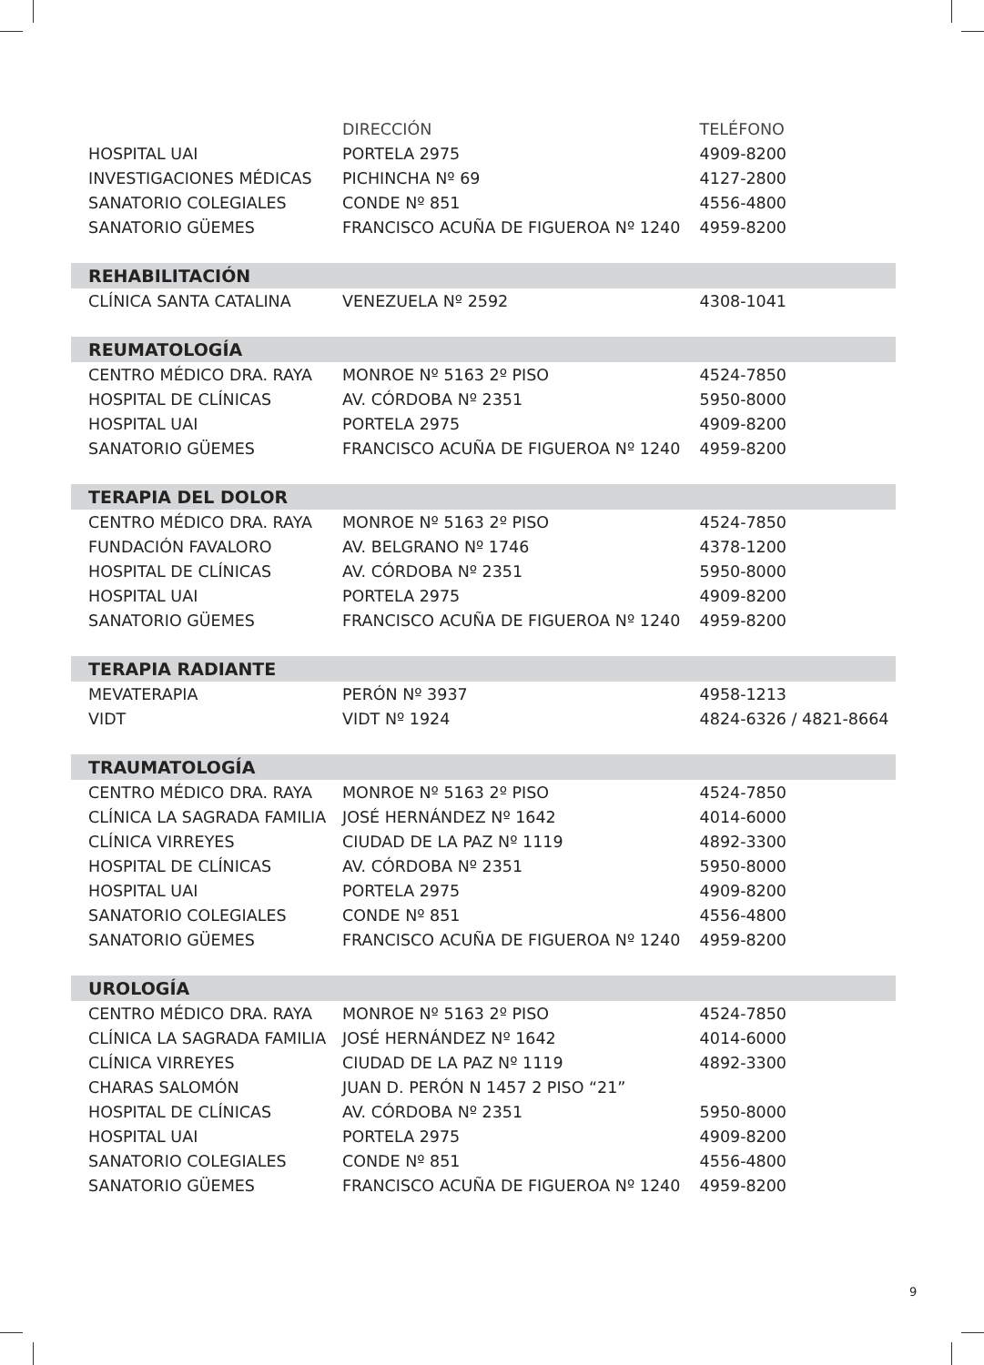| | DIRECCIÓN | TELÉFONO |
| --- | --- | --- |
| HOSPITAL UAI | PORTELA 2975 | 4909-8200 |
| INVESTIGACIONES MÉDICAS | PICHINCHA Nº 69 | 4127-2800 |
| SANATORIO COLEGIALES | CONDE Nº 851 | 4556-4800 |
| SANATORIO GÜEMES | FRANCISCO ACUÑA DE FIGUEROA Nº 1240 | 4959-8200 |
| REHABILITACIÓN | | |
| CLÍNICA SANTA CATALINA | VENEZUELA Nº 2592 | 4308-1041 |
| REUMATOLOGÍA | | |
| CENTRO MÉDICO DRA. RAYA | MONROE Nº 5163 2º PISO | 4524-7850 |
| HOSPITAL DE CLÍNICAS | AV. CÓRDOBA Nº 2351 | 5950-8000 |
| HOSPITAL UAI | PORTELA 2975 | 4909-8200 |
| SANATORIO GÜEMES | FRANCISCO ACUÑA DE FIGUEROA Nº 1240 | 4959-8200 |
| TERAPIA DEL DOLOR | | |
| CENTRO MÉDICO DRA. RAYA | MONROE Nº 5163 2º PISO | 4524-7850 |
| FUNDACIÓN FAVALORO | AV. BELGRANO Nº 1746 | 4378-1200 |
| HOSPITAL DE CLÍNICAS | AV. CÓRDOBA Nº 2351 | 5950-8000 |
| HOSPITAL UAI | PORTELA 2975 | 4909-8200 |
| SANATORIO GÜEMES | FRANCISCO ACUÑA DE FIGUEROA Nº 1240 | 4959-8200 |
| TERAPIA RADIANTE | | |
| MEVATERAPIA | PERÓN Nº 3937 | 4958-1213 |
| VIDT | VIDT Nº 1924 | 4824-6326 / 4821-8664 |
| TRAUMATOLOGÍA | | |
| CENTRO MÉDICO DRA. RAYA | MONROE Nº 5163 2º PISO | 4524-7850 |
| CLÍNICA LA SAGRADA FAMILIA | JOSÉ HERNÁNDEZ Nº 1642 | 4014-6000 |
| CLÍNICA VIRREYES | CIUDAD DE LA PAZ Nº 1119 | 4892-3300 |
| HOSPITAL DE CLÍNICAS | AV. CÓRDOBA Nº 2351 | 5950-8000 |
| HOSPITAL UAI | PORTELA 2975 | 4909-8200 |
| SANATORIO COLEGIALES | CONDE Nº 851 | 4556-4800 |
| SANATORIO GÜEMES | FRANCISCO ACUÑA DE FIGUEROA Nº 1240 | 4959-8200 |
| UROLOGÍA | | |
| CENTRO MÉDICO DRA. RAYA | MONROE Nº 5163 2º PISO | 4524-7850 |
| CLÍNICA LA SAGRADA FAMILIA | JOSÉ HERNÁNDEZ Nº 1642 | 4014-6000 |
| CLÍNICA VIRREYES | CIUDAD DE LA PAZ Nº 1119 | 4892-3300 |
| CHARAS SALOMÓN | JUAN D. PERÓN N 1457 2 PISO “21” | |
| HOSPITAL DE CLÍNICAS | AV. CÓRDOBA Nº 2351 | 5950-8000 |
| HOSPITAL UAI | PORTELA 2975 | 4909-8200 |
| SANATORIO COLEGIALES | CONDE Nº 851 | 4556-4800 |
| SANATORIO GÜEMES | FRANCISCO ACUÑA DE FIGUEROA Nº 1240 | 4959-8200 |
9